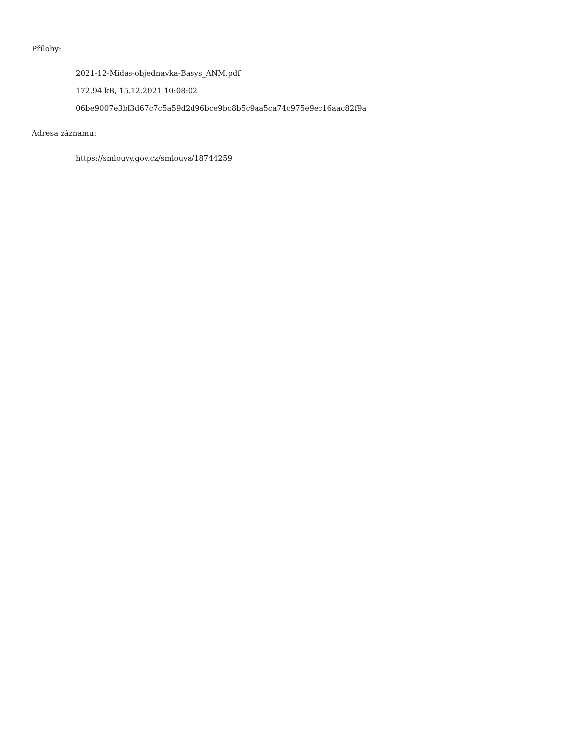Přílohy:
2021-12-Midas-objednavka-Basys_ANM.pdf
172.94 kB, 15.12.2021 10:08:02
06be9007e3bf3d67c7c5a59d2d96bce9bc8b5c9aa5ca74c975e9ec16aac82f9a
Adresa záznamu:
https://smlouvy.gov.cz/smlouva/18744259